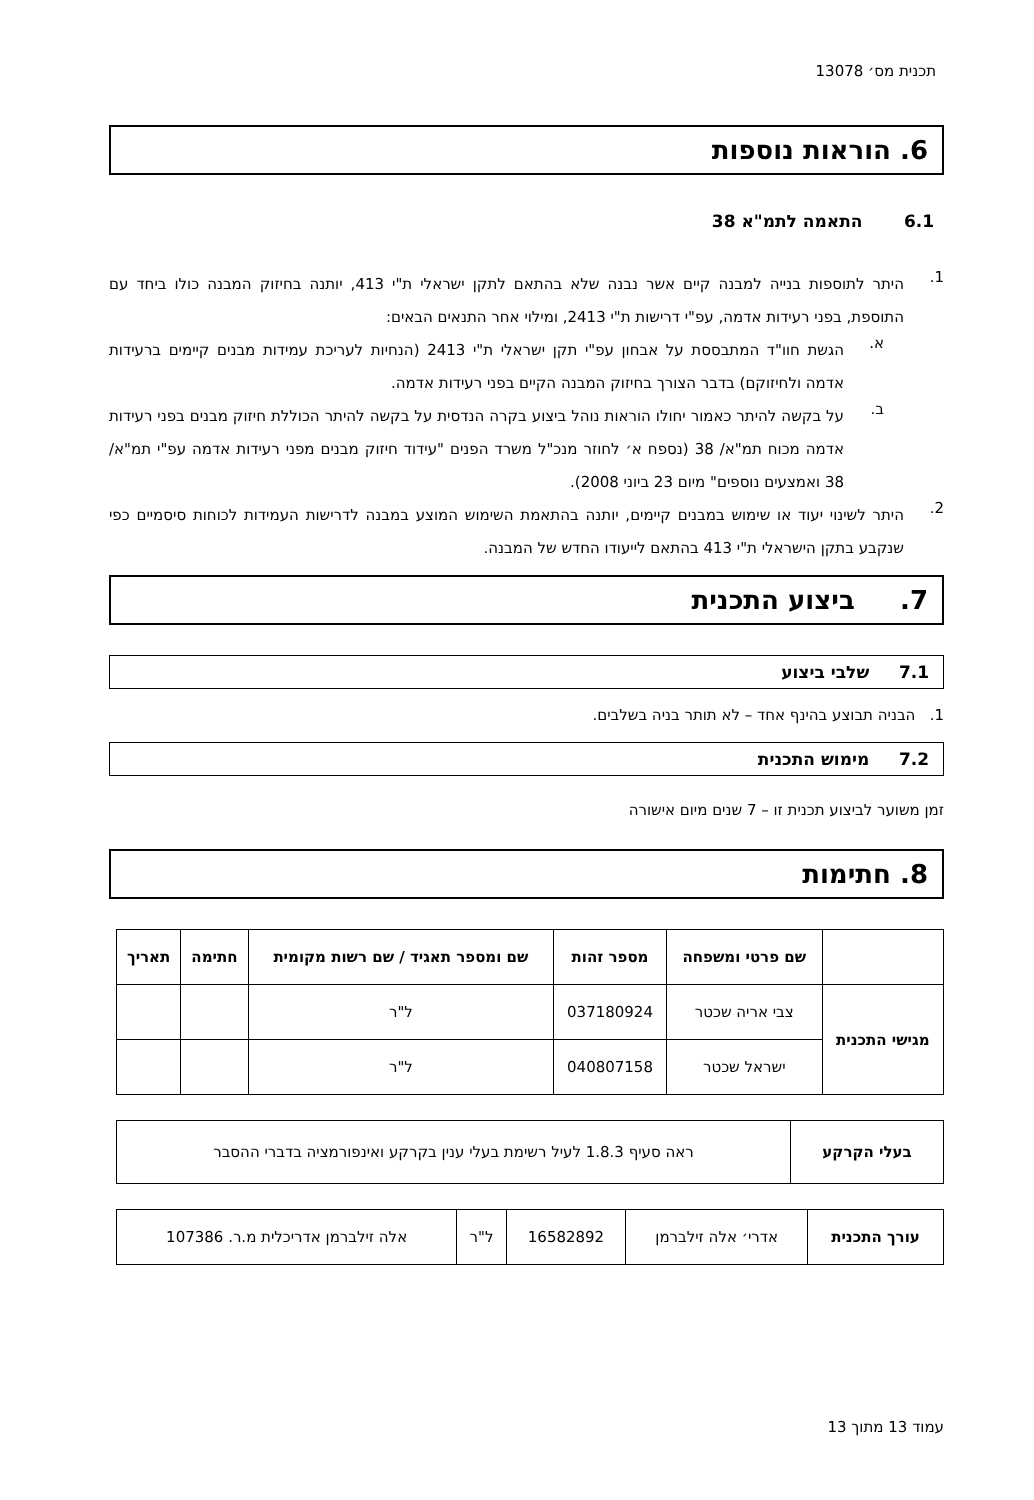תכנית מס׳ 13078
6. הוראות נוספות
6.1 התאמה לתמ"א 38
1.
היתר לתוספות בנייה למבנה קיים אשר נבנה שלא בהתאם לתקן ישראלי ת"י 413, יותנה בחיזוק המבנה כולו ביחד עם התוספת, בפני רעידות אדמה, עפ"י דרישות ת"י 2413, ומילוי אחר התנאים הבאים:
א.
הגשת חוו"ד המתבססת על אבחון עפ"י תקן ישראלי ת"י 2413 (הנחיות לעריכת עמידות מבנים קיימים ברעידות אדמה ולחיזוקם) בדבר הצורך בחיזוק המבנה הקיים בפני רעידות אדמה.
ב.
על בקשה להיתר כאמור יחולו הוראות נוהל ביצוע בקרה הנדסית על בקשה להיתר הכוללת חיזוק מבנים בפני רעידות אדמה מכוח תמ"א/ 38 (נספח א׳ לחוזר מנכ"ל משרד הפנים "עידוד חיזוק מבנים מפני רעידות אדמה עפ"י תמ"א/ 38 ואמצעים נוספים" מיום 23 ביוני 2008).
2.
היתר לשינוי יעוד או שימוש במבנים קיימים, יותנה בהתאמת השימוש המוצע במבנה לדרישות העמידות לכוחות סיסמיים כפי שנקבע בתקן הישראלי ת"י 413 בהתאם לייעודו החדש של המבנה.
7. ביצוע התכנית
7.1 שלבי ביצוע
1. הבניה תבוצע בהינף אחד – לא תותר בניה בשלבים.
7.2 מימוש התכנית
זמן משוער לביצוע תכנית זו – 7 שנים מיום אישורה
8. חתימות
| | שם פרטי ומשפחה | מספר זהות | שם ומספר תאגיד / שם רשות מקומית | חתימה | תאריך |
| --- | --- | --- | --- | --- | --- |
| מגישי התכנית | צבי אריה שכטר | 037180924 | ל"ר | | |
| | ישראל שכטר | 040807158 | ל"ר | | |
| בעלי הקרקע | ראה סעיף 1.8.3 לעיל רשימת בעלי ענין בקרקע ואינפורמציה בדברי ההסבר |
| עורך התכנית | אדרי׳ אלה זילברמן | 16582892 | ל"ר | אלה זילברמן אדריכלית מ.ר. 107386 |
עמוד 13 מתוך 13